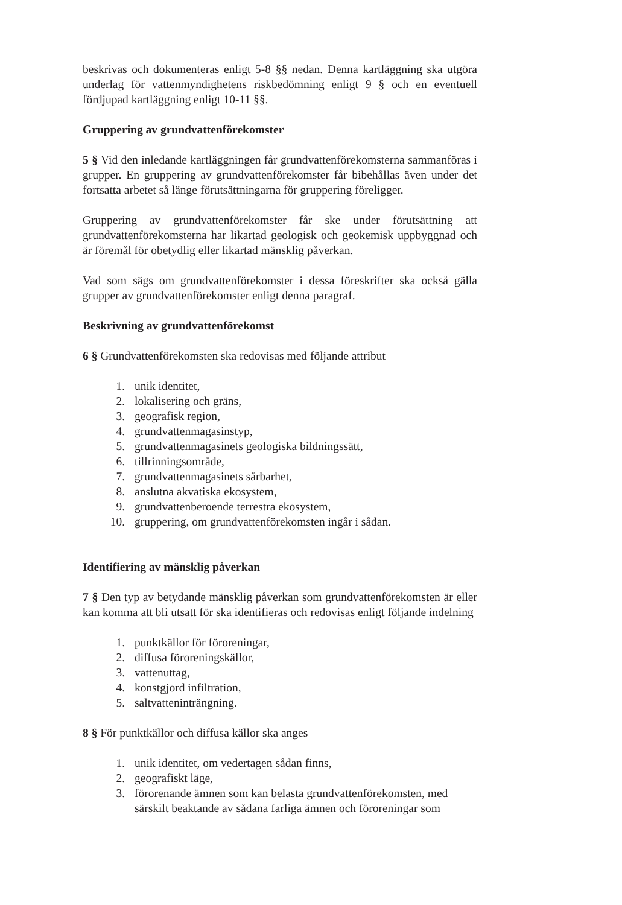beskrivas och dokumenteras enligt 5-8 §§ nedan. Denna kartläggning ska utgöra underlag för vattenmyndighetens riskbedömning enligt 9 § och en eventuell fördjupad kartläggning enligt 10-11 §§.
Gruppering av grundvattenförekomster
5 § Vid den inledande kartläggningen får grundvattenförekomsterna sammanföras i grupper. En gruppering av grundvattenförekomster får bibehållas även under det fortsatta arbetet så länge förutsättningarna för gruppering föreligger.
Gruppering av grundvattenförekomster får ske under förutsättning att grundvattenförekomsterna har likartad geologisk och geokemisk uppbyggnad och är föremål för obetydlig eller likartad mänsklig påverkan.
Vad som sägs om grundvattenförekomster i dessa föreskrifter ska också gälla grupper av grundvattenförekomster enligt denna paragraf.
Beskrivning av grundvattenförekomst
6 § Grundvattenförekomsten ska redovisas med följande attribut
1. unik identitet,
2. lokalisering och gräns,
3. geografisk region,
4. grundvattenmagasinstyp,
5. grundvattenmagasinets geologiska bildningssätt,
6. tillrinningsområde,
7. grundvattenmagasinets sårbarhet,
8. anslutna akvatiska ekosystem,
9. grundvattenberoende terrestra ekosystem,
10. gruppering, om grundvattenförekomsten ingår i sådan.
Identifiering av mänsklig påverkan
7 § Den typ av betydande mänsklig påverkan som grundvattenförekomsten är eller kan komma att bli utsatt för ska identifieras och redovisas enligt följande indelning
1. punktkällor för föroreningar,
2. diffusa föroreningskällor,
3. vattenuttag,
4. konstgjord infiltration,
5. saltvatteninträngning.
8 § För punktkällor och diffusa källor ska anges
1. unik identitet, om vedertagen sådan finns,
2. geografiskt läge,
3. förorenande ämnen som kan belasta grundvattenförekomsten, med särskilt beaktande av sådana farliga ämnen och föroreningar som